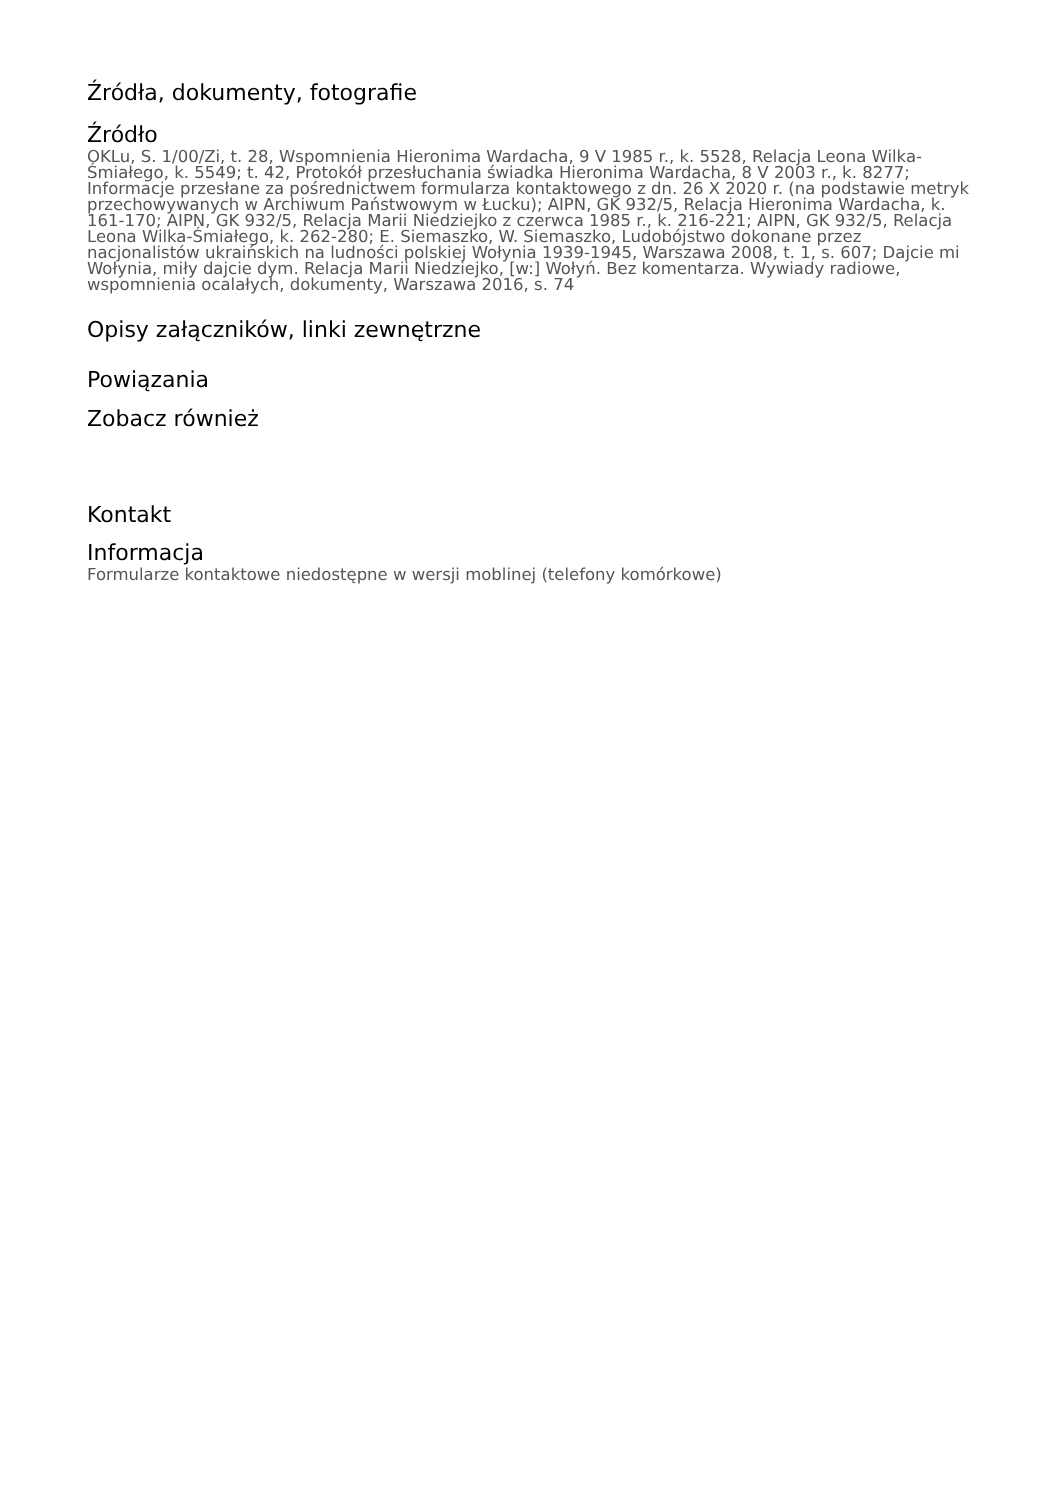Źródła, dokumenty, fotografie
Źródło
OKLu, S. 1/00/Zi, t. 28, Wspomnienia Hieronima Wardacha, 9 V 1985 r., k. 5528, Relacja Leona Wilka-Śmiałego, k. 5549; t. 42, Protokół przesłuchania świadka Hieronima Wardacha, 8 V 2003 r., k. 8277; Informacje przesłane za pośrednictwem formularza kontaktowego z dn. 26 X 2020 r. (na podstawie metryk przechowywanych w Archiwum Państwowym w Łucku); AIPN, GK 932/5, Relacja Hieronima Wardacha, k. 161-170; AIPN, GK 932/5, Relacja Marii Niedziejko z czerwca 1985 r., k. 216-221; AIPN, GK 932/5, Relacja Leona Wilka-Śmiałego, k. 262-280; E. Siemaszko, W. Siemaszko, Ludobójstwo dokonane przez nacjonalistów ukraińskich na ludności polskiej Wołynia 1939-1945, Warszawa 2008, t. 1, s. 607; Dajcie mi Wołynia, miły dajcie dym. Relacja Marii Niedziejko, [w:] Wołyń. Bez komentarza. Wywiady radiowe, wspomnienia ocalałych, dokumenty, Warszawa 2016, s. 74
Opisy załączników, linki zewnętrzne
Powiązania
Zobacz również
Kontakt
Informacja
Formularze kontaktowe niedostępne w wersji moblinej (telefony komórkowe)